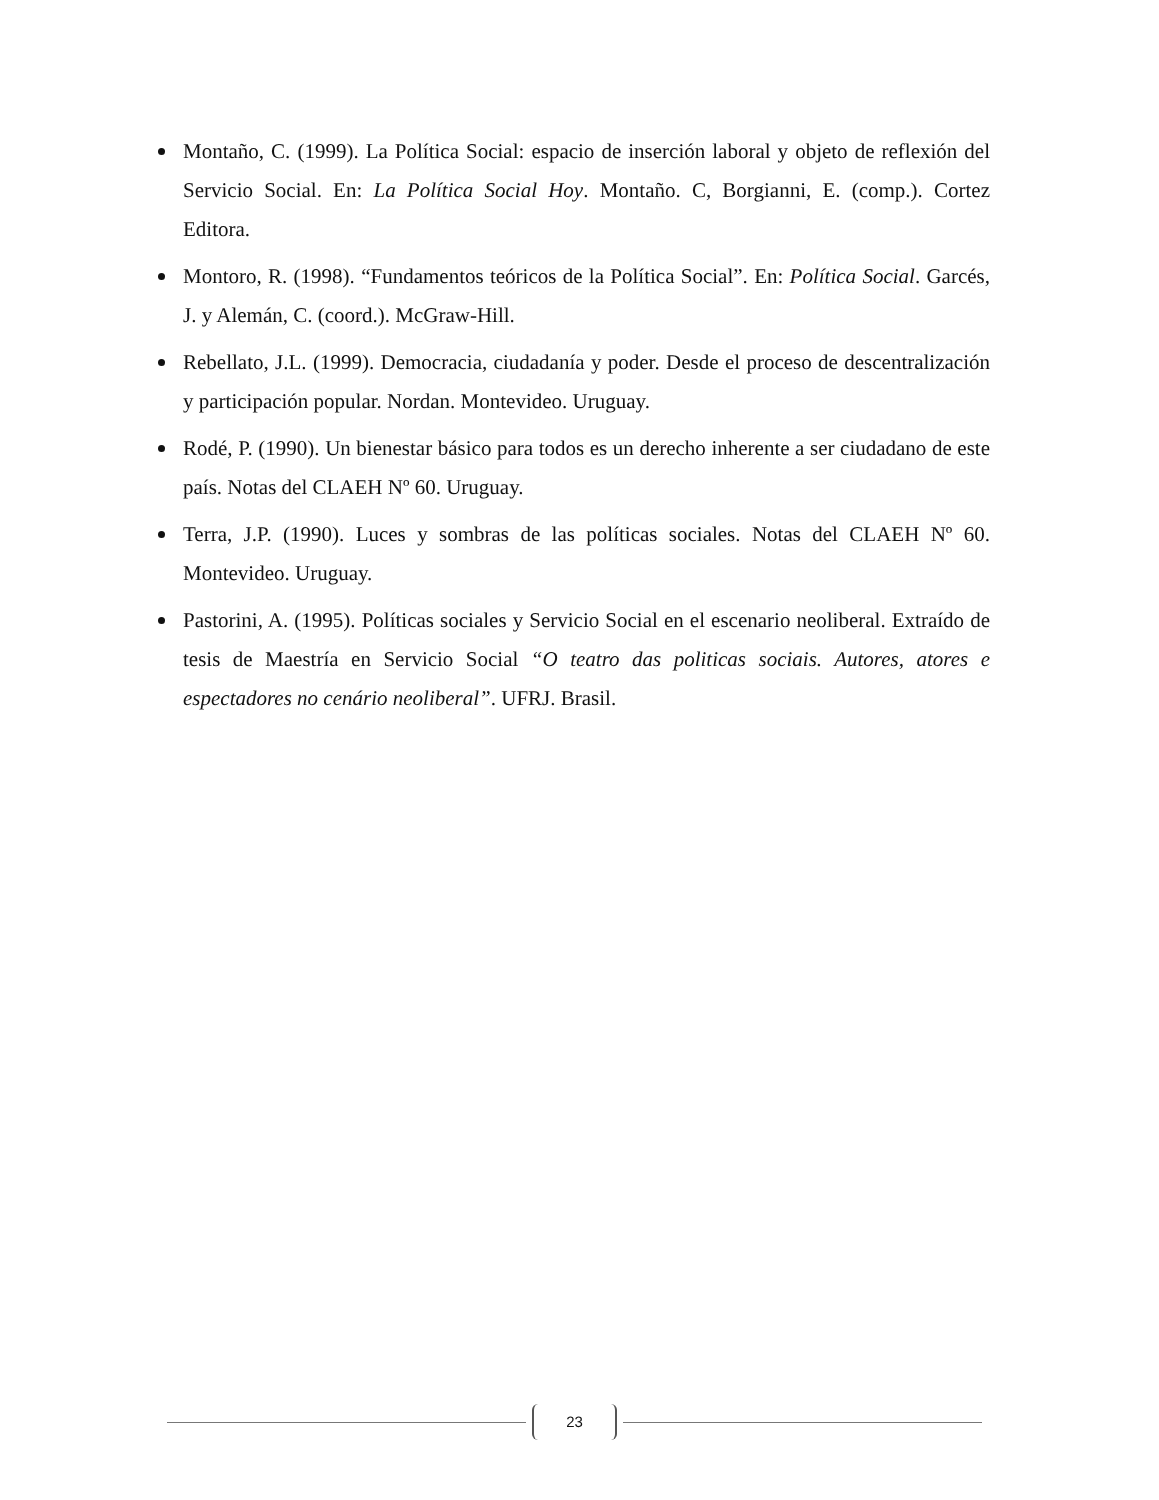Montaño, C. (1999). La Política Social: espacio de inserción laboral y objeto de reflexión del Servicio Social. En: La Política Social Hoy. Montaño. C, Borgianni, E. (comp.). Cortez Editora.
Montoro, R. (1998). “Fundamentos teóricos de la Política Social”. En: Política Social. Garcés, J. y Alemán, C. (coord.). McGraw-Hill.
Rebellato, J.L. (1999). Democracia, ciudadanía y poder. Desde el proceso de descentralización y participación popular. Nordan. Montevideo. Uruguay.
Rodé, P. (1990). Un bienestar básico para todos es un derecho inherente a ser ciudadano de este país. Notas del CLAEH Nº 60. Uruguay.
Terra, J.P. (1990). Luces y sombras de las políticas sociales. Notas del CLAEH Nº 60. Montevideo. Uruguay.
Pastorini, A. (1995). Políticas sociales y Servicio Social en el escenario neoliberal. Extraído de tesis de Maestría en Servicio Social “O teatro das politicas sociais. Autores, atores e espectadores no cenário neoliberal”. UFRJ. Brasil.
23